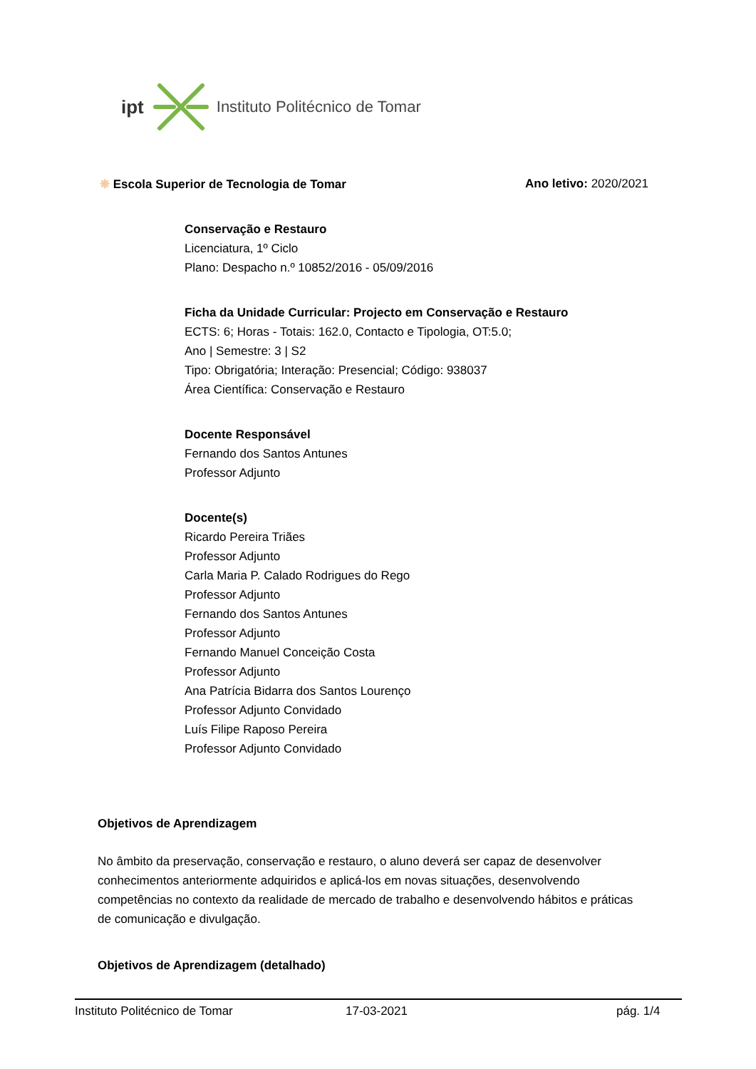ipt Instituto Politécnico de Tomar
❋ Escola Superior de Tecnologia de Tomar Ano letivo: 2020/2021
Conservação e Restauro
Licenciatura, 1º Ciclo
Plano: Despacho n.º 10852/2016 - 05/09/2016
Ficha da Unidade Curricular: Projecto em Conservação e Restauro
ECTS: 6; Horas - Totais: 162.0, Contacto e Tipologia, OT:5.0;
Ano | Semestre: 3 | S2
Tipo: Obrigatória; Interação: Presencial; Código: 938037
Área Científica: Conservação e Restauro
Docente Responsável
Fernando dos Santos Antunes
Professor Adjunto
Docente(s)
Ricardo Pereira Triães
Professor Adjunto
Carla Maria P. Calado Rodrigues do Rego
Professor Adjunto
Fernando dos Santos Antunes
Professor Adjunto
Fernando Manuel Conceição Costa
Professor Adjunto
Ana Patrícia Bidarra dos Santos Lourenço
Professor Adjunto Convidado
Luís Filipe Raposo Pereira
Professor Adjunto Convidado
Objetivos de Aprendizagem
No âmbito da preservação, conservação e restauro, o aluno deverá ser capaz de desenvolver conhecimentos anteriormente adquiridos e aplicá-los em novas situações, desenvolvendo competências no contexto da realidade de mercado de trabalho e desenvolvendo hábitos e práticas de comunicação e divulgação.
Objetivos de Aprendizagem (detalhado)
Instituto Politécnico de Tomar 17-03-2021 pág. 1/4